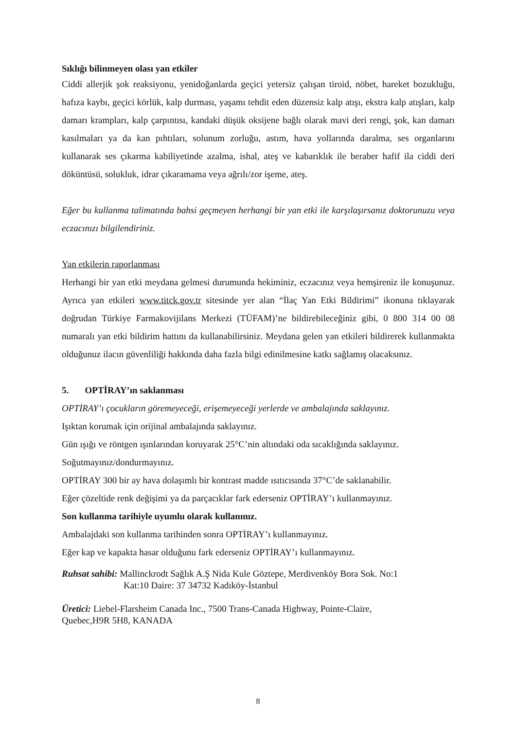Sıklığı bilinmeyen olası yan etkiler
Ciddi allerjik şok reaksiyonu, yenidoğanlarda geçici yetersiz çalışan tiroid, nöbet, hareket bozukluğu, hafıza kaybı, geçici körlük, kalp durması, yaşamı tehdit eden düzensiz kalp atışı, ekstra kalp atışları, kalp damarı krampları, kalp çarpıntısı, kandaki düşük oksijene bağlı olarak mavi deri rengi, şok, kan damarı kasılmaları ya da kan pıhtıları, solunum zorluğu, astım, hava yollarında daralma, ses organlarını kullanarak ses çıkarma kabiliyetinde azalma, ishal, ateş ve kabarıklık ile beraber hafif ila ciddi deri döküntüsü, solukluk, idrar çıkaramama veya ağrılı/zor işeme, ateş.
Eğer bu kullanma talimatında bahsi geçmeyen herhangi bir yan etki ile karşılaşırsanız doktorunuzu veya eczacınızı bilgilendiriniz.
Yan etkilerin raporlanması
Herhangi bir yan etki meydana gelmesi durumunda hekiminiz, eczacınız veya hemşireniz ile konuşunuz. Ayrıca yan etkileri www.titck.gov.tr sitesinde yer alan “İlaç Yan Etki Bildirimi” ikonuna tıklayarak doğrudan Türkiye Farmakovijilans Merkezi (TÜFAM)’ne bildirebileceğiniz gibi, 0 800 314 00 08 numaralı yan etki bildirim hattını da kullanabilirsiniz. Meydana gelen yan etkileri bildirerek kullanmakta olduğunuz ilacın güvenliliği hakkında daha fazla bilgi edinilmesine katkı sağlamış olacaksınız.
5. OPTİRAY’ın saklanması
OPTİRAY’ı çocukların göremeyeceği, erişemeyeceği yerlerde ve ambalajında saklayınız.
Işıktan korumak için orijinal ambalajında saklayınız.
Gün ışığı ve röntgen ışınlarından koruyarak 25°C’nin altındaki oda sıcaklığında saklayınız.
Soğutmayınız/dondurmayınız.
OPTİRAY 300 bir ay hava dolaşımlı bir kontrast madde ısıtıcısında 37°C’de saklanabilir.
Eğer çözeltide renk değişimi ya da parçacıklar fark ederseniz OPTİRAY’ı kullanmayınız.
Son kullanma tarihiyle uyumlu olarak kullanınız.
Ambalajdaki son kullanma tarihinden sonra OPTİRAY’ı kullanmayınız.
Eğer kap ve kapakta hasar olduğunu fark ederseniz OPTİRAY’ı kullanmayınız.
Ruhsat sahibi: Mallinckrodt Sağlık A.Ş Nida Kule Göztepe, Merdivenköy Bora Sok. No:1
Kat:10 Daire: 37 34732 Kadıköy-İstanbul
Üretici: Liebel-Flarsheim Canada Inc., 7500 Trans-Canada Highway, Pointe-Claire,
Quebec,H9R 5H8, KANADA
8